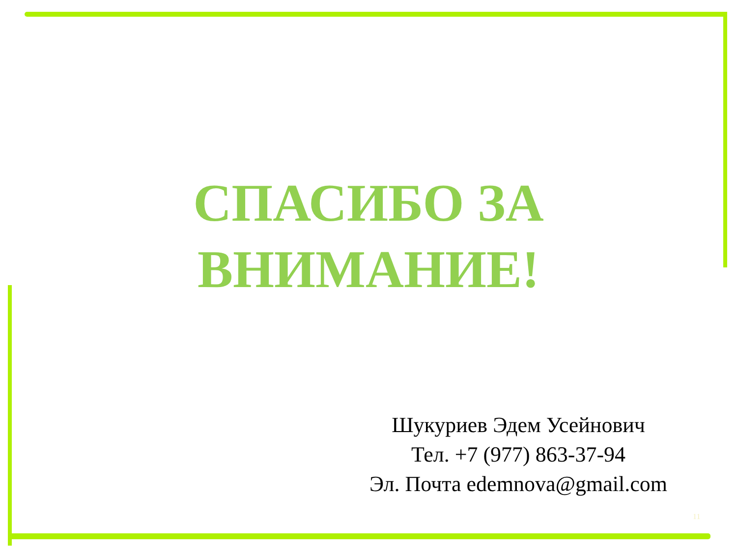СПАСИБО ЗА
ВНИМАНИЕ!
Шукуриев Эдем Усейнович
Тел. +7 (977) 863-37-94
Эл. Почта edemnova@gmail.com
11